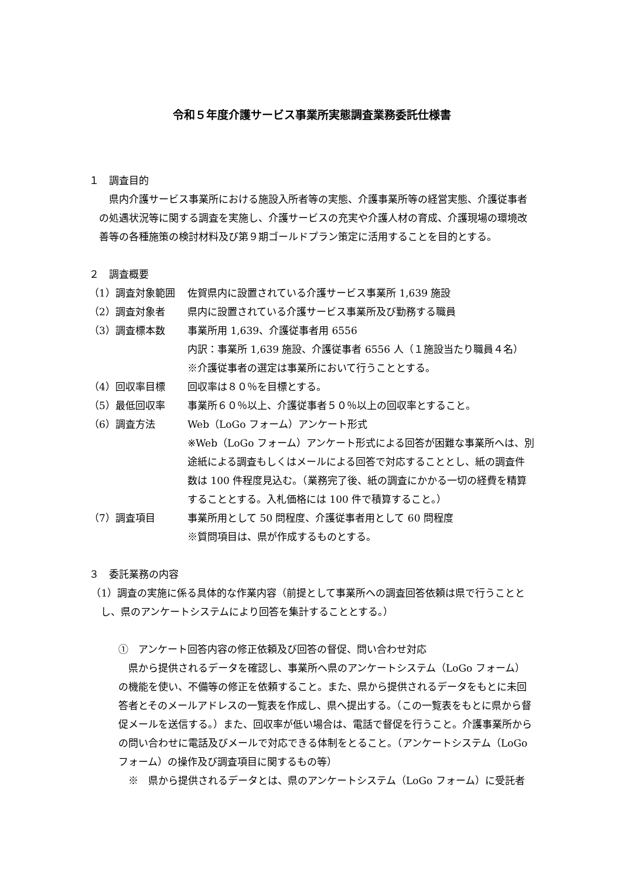令和５年度介護サービス事業所実態調査業務委託仕様書
１　調査目的
県内介護サービス事業所における施設入所者等の実態、介護事業所等の経営実態、介護従事者の処遇状況等に関する調査を実施し、介護サービスの充実や介護人材の育成、介護現場の環境改善等の各種施策の検討材料及び第９期ゴールドプラン策定に活用することを目的とする。
２　調査概要
（1）調査対象範囲 佐賀県内に設置されている介護サービス事業所 1,639 施設
（2）調査対象者 県内に設置されている介護サービス事業所及び勤務する職員
（3）調査標本数 事業所用 1,639、介護従事者用 6556
内訳：事業所 1,639 施設、介護従事者 6556 人（１施設当たり職員４名）
※介護従事者の選定は事業所において行うこととする。
（4）回収率目標 回収率は８０％を目標とする。
（5）最低回収率 事業所６０％以上、介護従事者５０％以上の回収率とすること。
（6）調査方法 Web（LoGo フォーム）アンケート形式
※Web（LoGo フォーム）アンケート形式による回答が困難な事業所へは、別途紙による調査もしくはメールによる回答で対応することとし、紙の調査件数は 100 件程度見込む。（業務完了後、紙の調査にかかる一切の経費を精算することとする。入札価格には 100 件で積算すること。）
（7）調査項目 事業所用として 50 問程度、介護従事者用として 60 問程度
※質問項目は、県が作成するものとする。
３　委託業務の内容
（1）調査の実施に係る具体的な作業内容（前提として事業所への調査回答依頼は県で行うこととし、県のアンケートシステムにより回答を集計することとする。）
①　アンケート回答内容の修正依頼及び回答の督促、問い合わせ対応
県から提供されるデータを確認し、事業所へ県のアンケートシステム（LoGo フォーム）の機能を使い、不備等の修正を依頼すること。また、県から提供されるデータをもとに未回答者とそのメールアドレスの一覧表を作成し、県へ提出する。（この一覧表をもとに県から督促メールを送信する。）また、回収率が低い場合は、電話で督促を行うこと。介護事業所からの問い合わせに電話及びメールで対応できる体制をとること。（アンケートシステム（LoGo フォーム）の操作及び調査項目に関するもの等）
※　県から提供されるデータとは、県のアンケートシステム（LoGo フォーム）に受託者